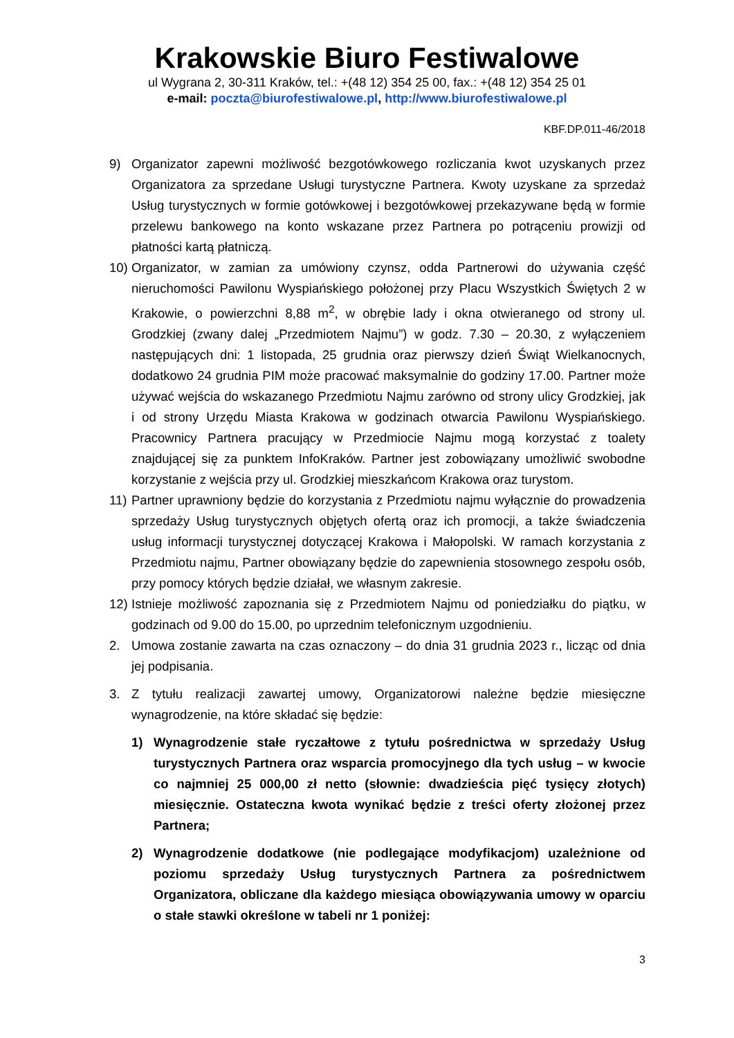Krakowskie Biuro Festiwalowe
ul Wygrana 2, 30-311 Kraków, tel.: +(48 12) 354 25 00, fax.: +(48 12) 354 25 01
e-mail: poczta@biurofestiwalowe.pl, http://www.biurofestiwalowe.pl
KBF.DP.011-46/2018
9) Organizator zapewni możliwość bezgotówkowego rozliczania kwot uzyskanych przez Organizatora za sprzedane Usługi turystyczne Partnera. Kwoty uzyskane za sprzedaż Usług turystycznych w formie gotówkowej i bezgotówkowej przekazywane będą w formie przelewu bankowego na konto wskazane przez Partnera po potrąceniu prowizji od płatności kartą płatniczą.
10)
Organizator, w zamian za umówiony czynsz, odda Partnerowi do używania część nieruchomości Pawilonu Wyspiańskiego położonej przy Placu Wszystkich Świętych 2 w Krakowie, o powierzchni 8,88 m<sup>2</sup>, w obrębie lady i okna otwieranego od strony ul. Grodzkiej (zwany dalej „Przedmiotem Najmu”) w godz. 7.30 – 20.30, z wyłączeniem następujących dni: 1 listopada, 25 grudnia oraz pierwszy dzień Świąt Wielkanocnych, dodatkowo 24 grudnia PIM może pracować maksymalnie do godziny 17.00. Partner może używać wejścia do wskazanego Przedmiotu Najmu zarówno od strony ulicy Grodzkiej, jak i od strony Urzędu Miasta Krakowa w godzinach otwarcia Pawilonu Wyspiańskiego. Pracownicy Partnera pracujący w Przedmiocie Najmu mogą korzystać z toalety znajdującej się za punktem InfoKraków. Partner jest zobowiązany umożliwić swobodne korzystanie z wejścia przy ul. Grodzkiej mieszkańcom Krakowa oraz turystom.
11)
Partner uprawniony będzie do korzystania z Przedmiotu najmu wyłącznie do prowadzenia sprzedaży Usług turystycznych objętych ofertą oraz ich promocji, a także świadczenia usług informacji turystycznej dotyczącej Krakowa i Małopolski. W ramach korzystania z Przedmiotu najmu, Partner obowiązany będzie do zapewnienia stosownego zespołu osób, przy pomocy których będzie działał, we własnym zakresie.
12)
Istnieje możliwość zapoznania się z Przedmiotem Najmu od poniedziałku do piątku, w godzinach od 9.00 do 15.00, po uprzednim telefonicznym uzgodnieniu.
2. Umowa zostanie zawarta na czas oznaczony – do dnia 31 grudnia 2023 r., licząc od dnia jej podpisania.
3. Z tytułu realizacji zawartej umowy, Organizatorowi należne będzie miesięczne wynagrodzenie, na które składać się będzie:
1) Wynagrodzenie stałe ryczałtowe z tytułu pośrednictwa w sprzedaży Usług turystycznych Partnera oraz wsparcia promocyjnego dla tych usług – w kwocie co najmniej 25 000,00 zł netto (słownie: dwadzieścia pięć tysięcy złotych) miesięcznie. Ostateczna kwota wynikać będzie z treści oferty złożonej przez Partnera;
2) Wynagrodzenie dodatkowe (nie podlegające modyfikacjom) uzależnione od poziomu sprzedaży Usług turystycznych Partnera za pośrednictwem Organizatora, obliczane dla każdego miesiąca obowiązywania umowy w oparciu o stałe stawki określone w tabeli nr 1 poniżej:
3